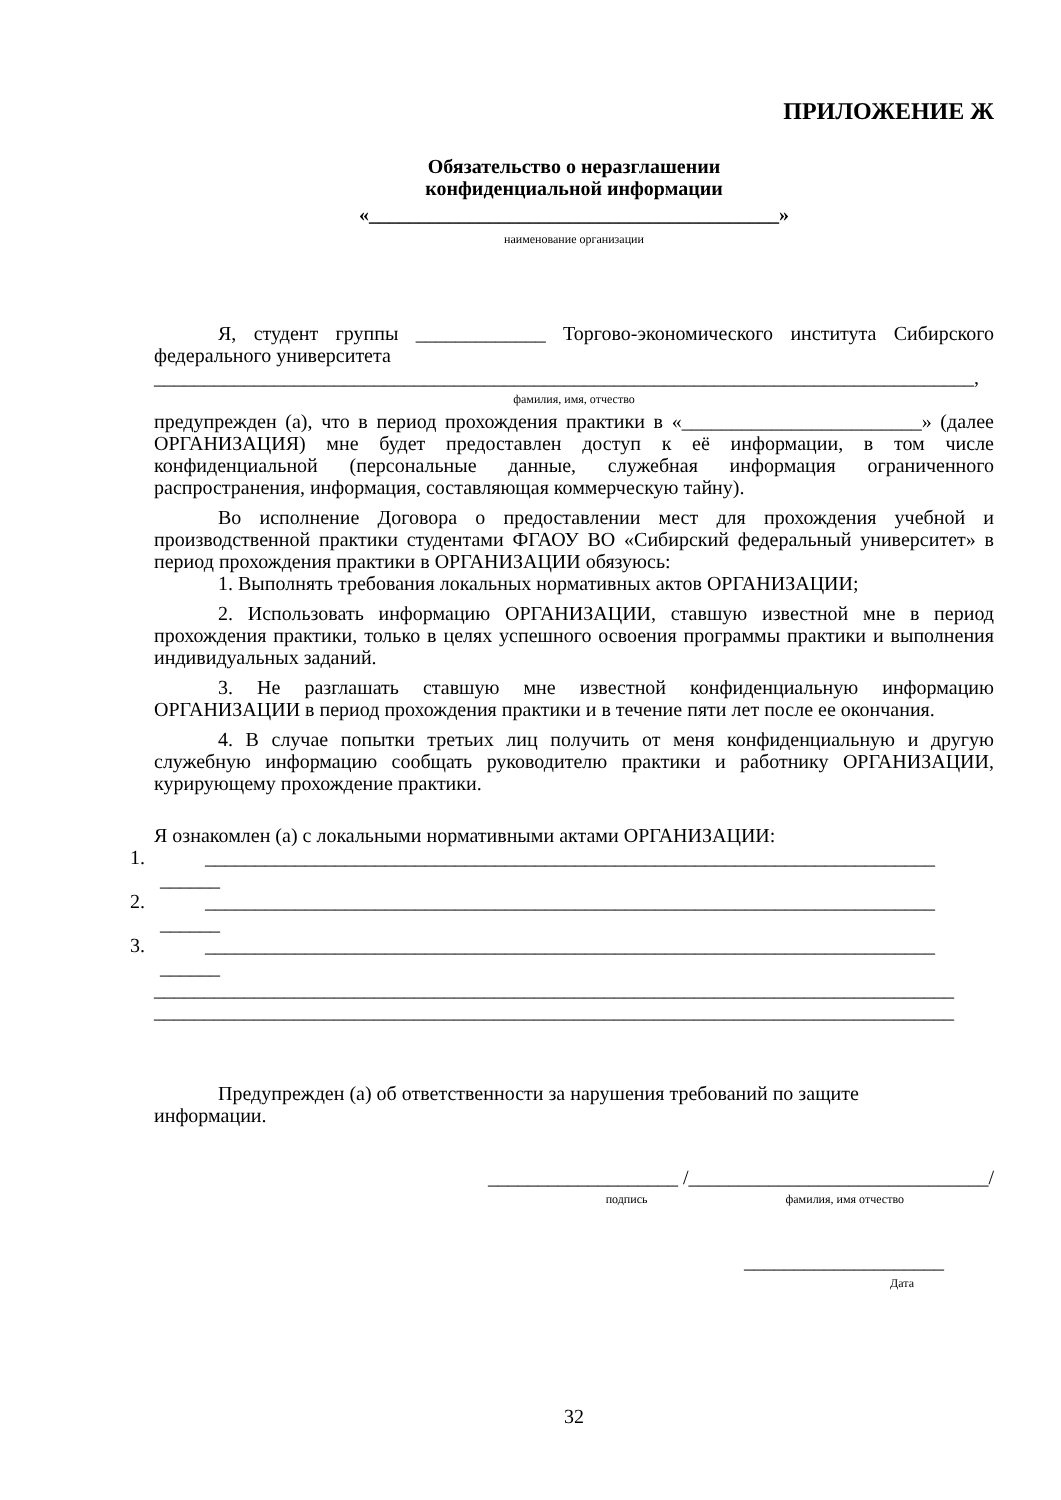ПРИЛОЖЕНИЕ Ж
Обязательство о неразглашении
конфиденциальной информации
«_________________________________________»
наименование организации
Я, студент группы _____________ Торгово-экономического института Сибирского федерального университета
__________________________________________________________________________________,
фамилия, имя, отчество
предупрежден (а), что в период прохождения практики в «________________________» (далее ОРГАНИЗАЦИЯ) мне будет предоставлен доступ к её информации, в том числе конфиденциальной (персональные данные, служебная информация ограниченного распространения, информация, составляющая коммерческую тайну).
Во исполнение Договора о предоставлении мест для прохождения учебной и производственной практики студентами ФГАОУ ВО «Сибирский федеральный университет» в период прохождения практики в ОРГАНИЗАЦИИ обязуюсь:
1. Выполнять требования локальных нормативных актов ОРГАНИЗАЦИИ;
2. Использовать информацию ОРГАНИЗАЦИИ, ставшую известной мне в период прохождения практики, только в целях успешного освоения программы практики и выполнения индивидуальных заданий.
3. Не разглашать ставшую мне известной конфиденциальную информацию ОРГАНИЗАЦИИ в период прохождения практики и в течение пяти лет после ее окончания.
4. В случае попытки третьих лиц получить от меня конфиденциальную и другую служебную информацию сообщать руководителю практики и работнику ОРГАНИЗАЦИИ, курирующему прохождение практики.
Я ознакомлен (а) с локальными нормативными актами ОРГАНИЗАЦИИ:
1. _________________________________________________________________________
______
2. _________________________________________________________________________
______
3. _________________________________________________________________________
______
________________________________________________________________________________
________________________________________________________________________________
Предупрежден (а) об ответственности за нарушения требований по защите
информации.
___________________ /______________________________/
подпись фамилия, имя отчество
____________________
Дата
32